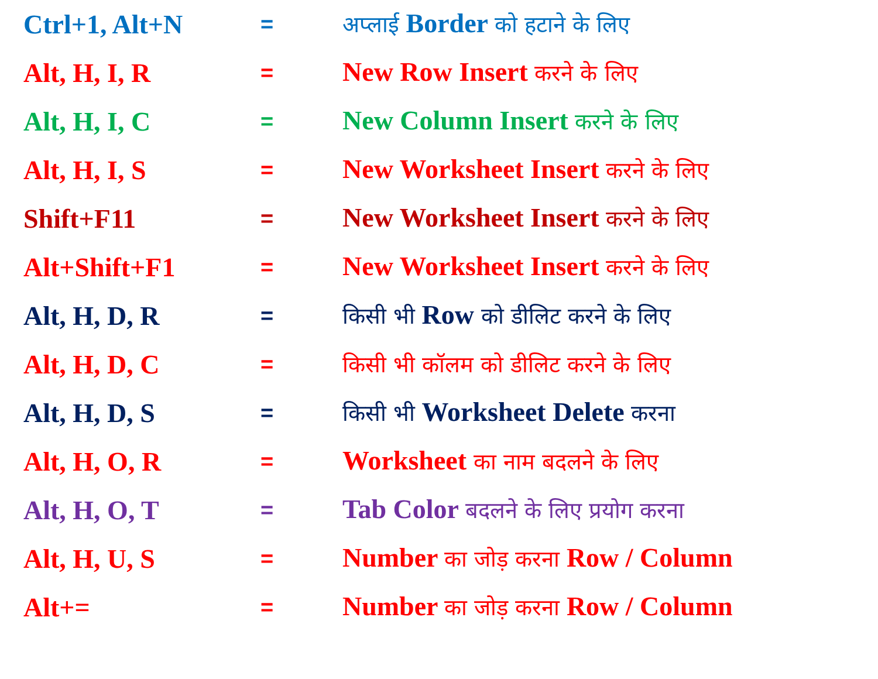| Ctrl+1, Alt+N | = | अप्लाई Border को हटाने के लिए |
| Alt, H, I, R | = | New Row Insert करने के लिए |
| Alt, H, I, C | = | New Column Insert करने के लिए |
| Alt, H, I, S | = | New Worksheet Insert करने के लिए |
| Shift+F11 | = | New Worksheet Insert करने के लिए |
| Alt+Shift+F1 | = | New Worksheet Insert करने के लिए |
| Alt, H, D, R | = | किसी भी Row को डीलिट करने के लिए |
| Alt, H, D, C | = | किसी भी कॉलम को डीलिट करने के लिए |
| Alt, H, D, S | = | किसी भी Worksheet Delete करना |
| Alt, H, O, R | = | Worksheet का नाम बदलने के लिए |
| Alt, H, O, T | = | Tab Color बदलने के लिए प्रयोग करना |
| Alt, H, U, S | = | Number का जोड़ करना Row / Column |
| Alt+= | = | Number का जोड़ करना Row / Column |